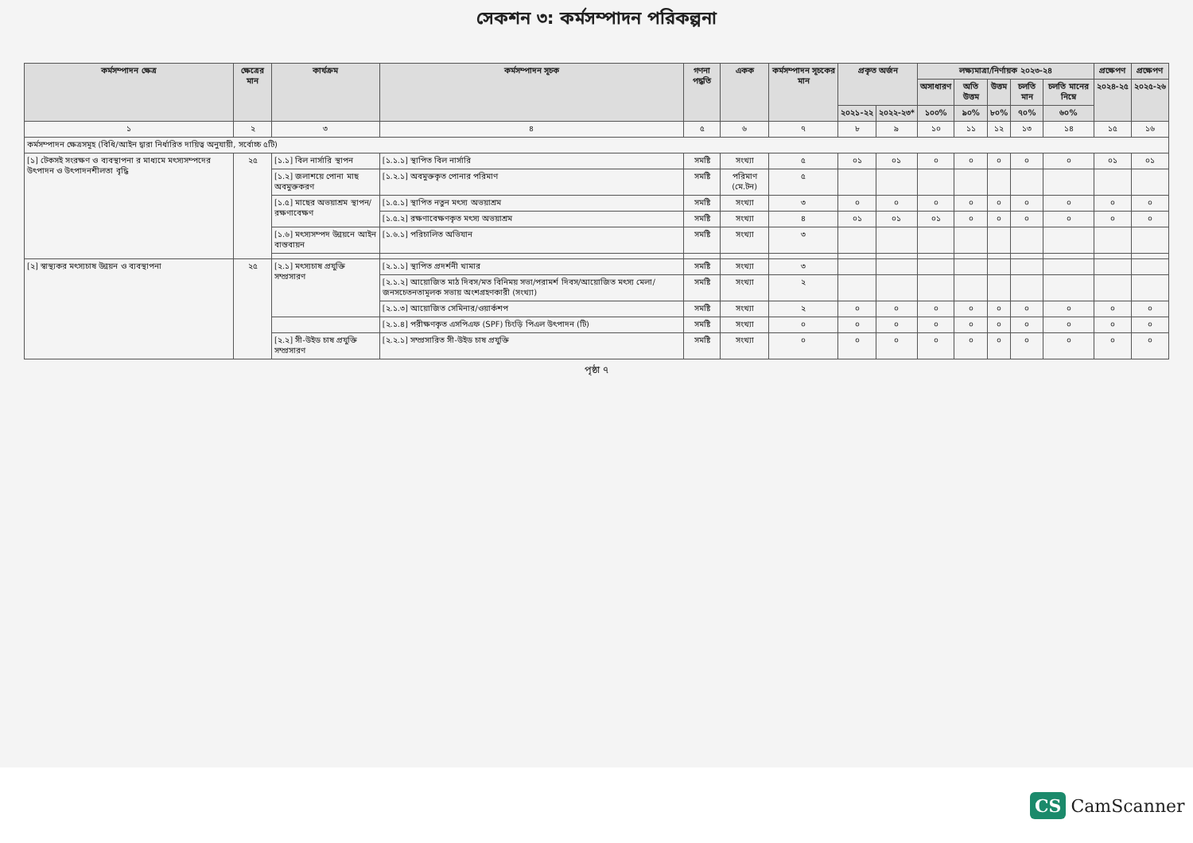সেকশন ৩: কর্মসম্পাদন পরিকল্পনা
| কর্মসম্পাদন ক্ষেত্র | ক্ষেত্রের মান | কার্যক্রম | কর্মসম্পাদন সূচক | গণনা পদ্ধতি | একক | কর্মসম্পাদন সূচকের মান | প্রকৃত অর্জন | | লক্ষ্যমাত্রা/নির্ণায়ক ২০২৩-২৪ | | | | | প্রক্ষেপণ | প্রক্ষেপণ |
| --- | --- | --- | --- | --- | --- | --- | --- | --- | --- | --- | --- | --- | --- | --- | --- |
| | | | | | | | | | অসাধারণ | অতি উত্তম | উত্তম | চলতি মান | চলতি মানের নিম্নে | ২০২৪-২৫ | ২০২৫-২৬ |
| | | | | | | | ২০২১-২২ | ২০২২-২৩* | ১০০% | ৯০% | ৮০% | ৭০% | ৬০% | | |
| ১ | ২ | ৩ | ৪ | ৫ | ৬ | ৭ | ৮ | ৯ | ১০ | ১১ | ১২ | ১৩ | ১৪ | ১৫ | ১৬ |
| কর্মসম্পাদন ক্ষেত্রসমূহ (বিধি/আইন দ্বারা নির্ধারিত দায়িত্ব অনুযায়ী, সর্বোচ্চ ৫টি) | | | | | | | | | | | | | | | |
| [১] টেকসই সংরক্ষণ ও ব্যবস্থাপনা র মাধ্যমে মৎস্যসম্পদের উৎপাদন ও উৎপাদনশীলতা বৃদ্ধি | ২৫ | [১.১] বিল নার্সারি স্থাপন | [১.১.১] স্থাপিত বিল নার্সারি | সমষ্টি | সংখ্যা | ৫ | ০১ | ০১ | ০ | ০ | ০ | ০ | ০ | ০১ | ০১ |
| | | [১.২] জলাশয়ে পোনা মাছ অবমুক্তকরণ | [১.২.১] অবমুক্তকৃত পোনার পরিমাণ | সমষ্টি | পরিমাণ (মে.টন) | ৫ | | | | | | | | | |
| | | [১.৫] মাছের অভয়াশ্রম স্থাপন/রক্ষণাবেক্ষণ | [১.৫.১] স্থাপিত নতুন মৎস্য অভয়াশ্রম | সমষ্টি | সংখ্যা | ৩ | ০ | ০ | ০ | ০ | ০ | ০ | ০ | ০ | ০ |
| | | | [১.৫.২] রক্ষণাবেক্ষণকৃত মৎস্য অভয়াশ্রম | সমষ্টি | সংখ্যা | ৪ | ০১ | ০১ | ০১ | ০ | ০ | ০ | ০ | ০ | ০ |
| | | [১.৬] মৎস্যসম্পদ উন্নয়নে আইন বাস্তবায়ন | [১.৬.১] পরিচালিত অভিযান | সমষ্টি | সংখ্যা | ৩ | | | | | | | | | |
| [২] স্বাস্থ্যকর মৎস্যচাষ উন্নয়ন ও ব্যবস্থাপনা | ২৫ | [২.১] মৎস্যচাষ প্রযুক্তি সম্প্রসারণ | [২.১.১] স্থাপিত প্রদর্শনী খামার | সমষ্টি | সংখ্যা | ৩ | | | | | | | | | |
| | | | [২.১.২] আয়োজিত মাঠ দিবস/মত বিনিময় সভা/পরামর্শ দিবস/আয়োজিত মৎস্য মেলা/জনসচেতনতামূলক সভায় অংশগ্রহণকারী (সংখ্যা) | সমষ্টি | সংখ্যা | ২ | | | | | | | | | |
| | | | [২.১.৩] আয়োজিত সেমিনার/ওয়ার্কশপ | সমষ্টি | সংখ্যা | ২ | ০ | ০ | ০ | ০ | ০ | ০ | ০ | ০ | ০ |
| | | | [২.১.৪] পরীক্ষণকৃত এসপিএফ (SPF) চিংড়ি পিএল উৎপাদন (টি) | সমষ্টি | সংখ্যা | ০ | ০ | ০ | ০ | ০ | ০ | ০ | ০ | ০ | ০ |
| | | [২.২] সী-উইড চাষ প্রযুক্তি সম্প্রসারণ | [২.২.১] সম্প্রসারিত সী-উইড চাষ প্রযুক্তি | সমষ্টি | সংখ্যা | ০ | ০ | ০ | ০ | ০ | ০ | ০ | ০ | ০ | ০ |
পৃষ্ঠা ৭
CS CamScanner